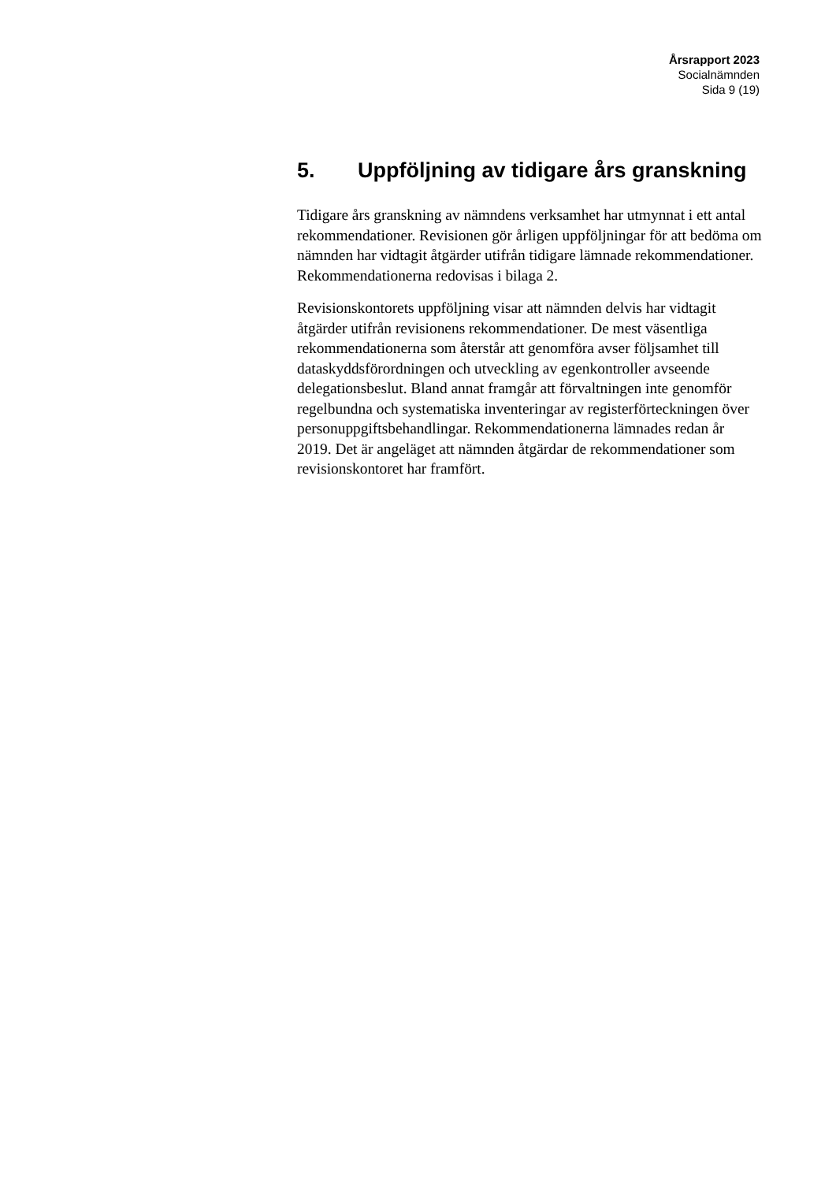Årsrapport 2023
Socialnämnden
Sida 9 (19)
5. Uppföljning av tidigare års granskning
Tidigare års granskning av nämndens verksamhet har utmynnat i ett antal rekommendationer. Revisionen gör årligen uppföljningar för att bedöma om nämnden har vidtagit åtgärder utifrån tidigare lämnade rekommendationer. Rekommendationerna redovisas i bilaga 2.
Revisionskontorets uppföljning visar att nämnden delvis har vidtagit åtgärder utifrån revisionens rekommendationer. De mest väsentliga rekommendationerna som återstår att genomföra avser följsamhet till dataskyddsförordningen och utveckling av egenkontroller avseende delegationsbeslut. Bland annat framgår att förvaltningen inte genomför regelbundna och systematiska inventeringar av registerförteckningen över personuppgiftsbehandlingar. Rekommendationerna lämnades redan år 2019. Det är angeläget att nämnden åtgärdar de rekommendationer som revisionskontoret har framfört.